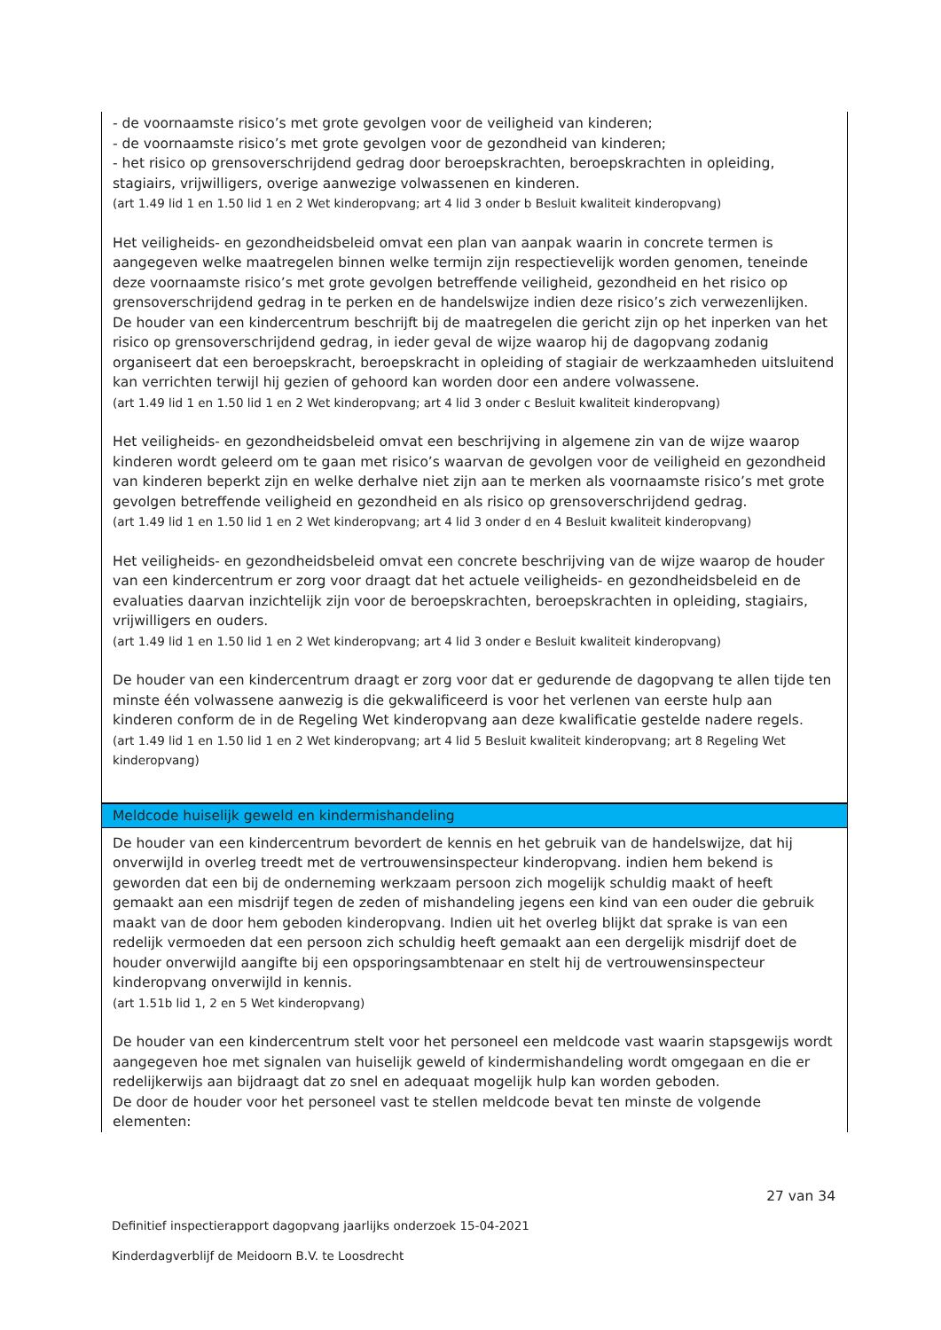- de voornaamste risico’s met grote gevolgen voor de veiligheid van kinderen;
- de voornaamste risico’s met grote gevolgen voor de gezondheid van kinderen;
- het risico op grensoverschrijdend gedrag door beroepskrachten, beroepskrachten in opleiding, stagiairs, vrijwilligers, overige aanwezige volwassenen en kinderen.
(art 1.49 lid 1 en 1.50 lid 1 en 2 Wet kinderopvang; art 4 lid 3 onder b Besluit kwaliteit kinderopvang)
Het veiligheids- en gezondheidsbeleid omvat een plan van aanpak waarin in concrete termen is aangegeven welke maatregelen binnen welke termijn zijn respectievelijk worden genomen, teneinde deze voornaamste risico’s met grote gevolgen betreffende veiligheid, gezondheid en het risico op grensoverschrijdend gedrag in te perken en de handelswijze indien deze risico’s zich verwezenlijken.
De houder van een kindercentrum beschrijft bij de maatregelen die gericht zijn op het inperken van het risico op grensoverschrijdend gedrag, in ieder geval de wijze waarop hij de dagopvang zodanig organiseert dat een beroepskracht, beroepskracht in opleiding of stagiair de werkzaamheden uitsluitend kan verrichten terwijl hij gezien of gehoord kan worden door een andere volwassene.
(art 1.49 lid 1 en 1.50 lid 1 en 2 Wet kinderopvang; art 4 lid 3 onder c Besluit kwaliteit kinderopvang)
Het veiligheids- en gezondheidsbeleid omvat een beschrijving in algemene zin van de wijze waarop kinderen wordt geleerd om te gaan met risico’s waarvan de gevolgen voor de veiligheid en gezondheid van kinderen beperkt zijn en welke derhalve niet zijn aan te merken als voornaamste risico’s met grote gevolgen betreffende veiligheid en gezondheid en als risico op grensoverschrijdend gedrag.
(art 1.49 lid 1 en 1.50 lid 1 en 2 Wet kinderopvang; art 4 lid 3 onder d en 4 Besluit kwaliteit kinderopvang)
Het veiligheids- en gezondheidsbeleid omvat een concrete beschrijving van de wijze waarop de houder van een kindercentrum er zorg voor draagt dat het actuele veiligheids- en gezondheidsbeleid en de evaluaties daarvan inzichtelijk zijn voor de beroepskrachten, beroepskrachten in opleiding, stagiairs, vrijwilligers en ouders.
(art 1.49 lid 1 en 1.50 lid 1 en 2 Wet kinderopvang; art 4 lid 3 onder e Besluit kwaliteit kinderopvang)
De houder van een kindercentrum draagt er zorg voor dat er gedurende de dagopvang te allen tijde ten minste één volwassene aanwezig is die gekwalificeerd is voor het verlenen van eerste hulp aan kinderen conform de in de Regeling Wet kinderopvang aan deze kwalificatie gestelde nadere regels.
(art 1.49 lid 1 en 1.50 lid 1 en 2 Wet kinderopvang; art 4 lid 5 Besluit kwaliteit kinderopvang; art 8 Regeling Wet kinderopvang)
Meldcode huiselijk geweld en kindermishandeling
De houder van een kindercentrum bevordert de kennis en het gebruik van de handelswijze, dat hij onverwijld in overleg treedt met de vertrouwensinspecteur kinderopvang. indien hem bekend is geworden dat een bij de onderneming werkzaam persoon zich mogelijk schuldig maakt of heeft gemaakt aan een misdrijf tegen de zeden of mishandeling jegens een kind van een ouder die gebruik maakt van de door hem geboden kinderopvang. Indien uit het overleg blijkt dat sprake is van een redelijk vermoeden dat een persoon zich schuldig heeft gemaakt aan een dergelijk misdrijf doet de houder onverwijld aangifte bij een opsporingsambtenaar en stelt hij de vertrouwensinspecteur kinderopvang onverwijld in kennis.
(art 1.51b lid 1, 2 en 5 Wet kinderopvang)
De houder van een kindercentrum stelt voor het personeel een meldcode vast waarin stapsgewijs wordt aangegeven hoe met signalen van huiselijk geweld of kindermishandeling wordt omgegaan en die er redelijkerwijs aan bijdraagt dat zo snel en adequaat mogelijk hulp kan worden geboden.
De door de houder voor het personeel vast te stellen meldcode bevat ten minste de volgende elementen:
27 van 34
Definitief inspectierapport dagopvang jaarlijks onderzoek 15-04-2021
Kinderdagverblijf de Meidoorn B.V. te Loosdrecht